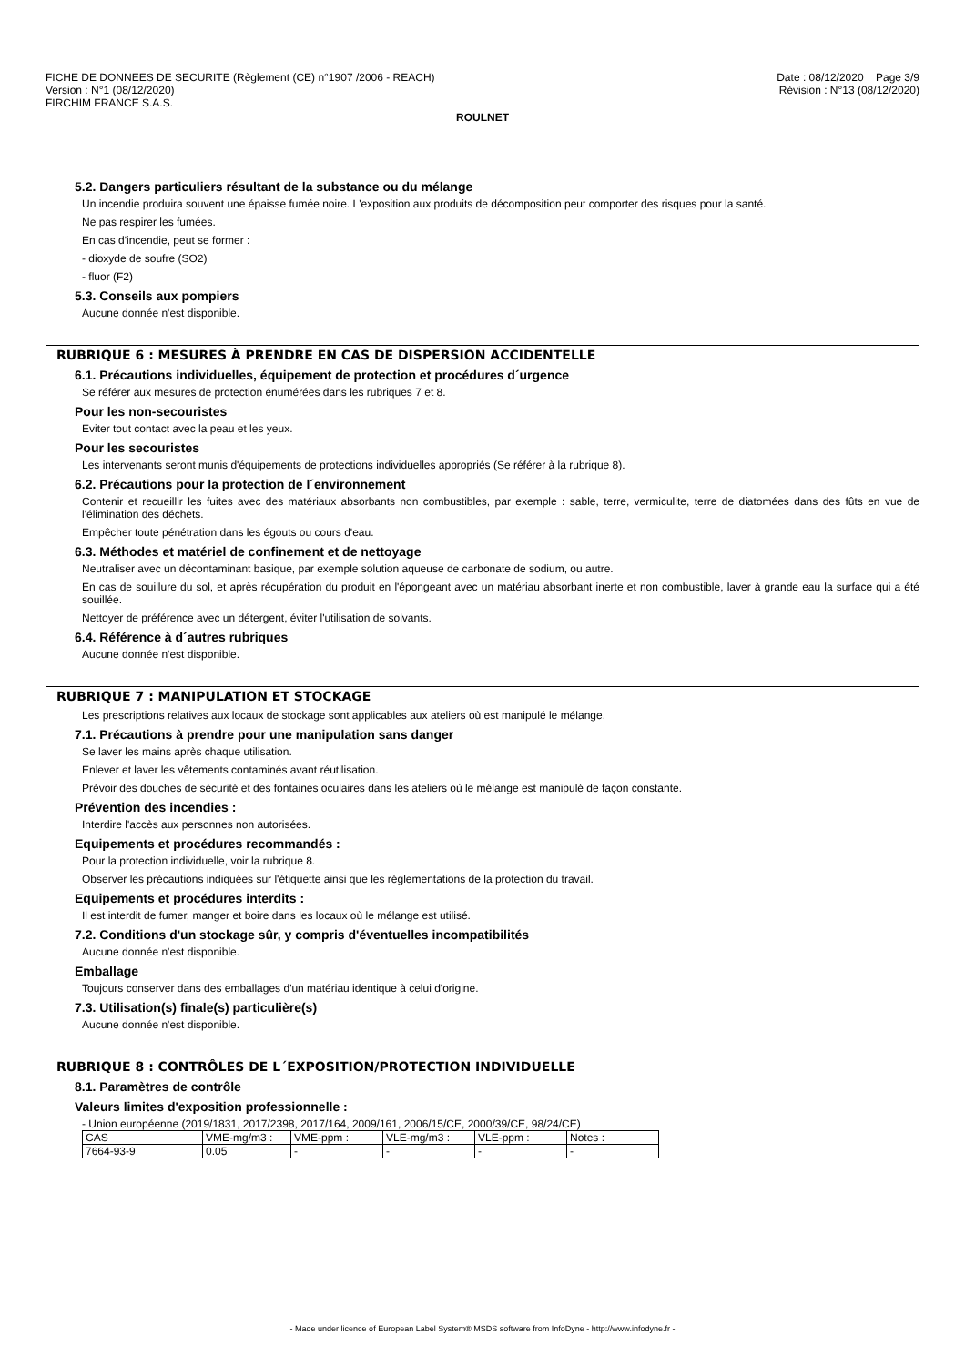FICHE DE DONNEES DE SECURITE (Règlement (CE) n°1907 /2006 - REACH)
Version : N°1 (08/12/2020)
FIRCHIM FRANCE S.A.S.
Date : 08/12/2020 Page 3/9
Révision : N°13 (08/12/2020)
ROULNET
5.2. Dangers particuliers résultant de la substance ou du mélange
Un incendie produira souvent une épaisse fumée noire. L'exposition aux produits de décomposition peut comporter des risques pour la santé.
Ne pas respirer les fumées.
En cas d'incendie, peut se former :
- dioxyde de soufre (SO2)
- fluor (F2)
5.3. Conseils aux pompiers
Aucune donnée n'est disponible.
RUBRIQUE 6 : MESURES À PRENDRE EN CAS DE DISPERSION ACCIDENTELLE
6.1. Précautions individuelles, équipement de protection et procédures d´urgence
Se référer aux mesures de protection énumérées dans les rubriques 7 et 8.
Pour les non-secouristes
Eviter tout contact avec la peau et les yeux.
Pour les secouristes
Les intervenants seront munis d'équipements de protections individuelles appropriés (Se référer à la rubrique 8).
6.2. Précautions pour la protection de l´environnement
Contenir et recueillir les fuites avec des matériaux absorbants non combustibles, par exemple : sable, terre, vermiculite, terre de diatomées dans des fûts en vue de l'élimination des déchets.
Empêcher toute pénétration dans les égouts ou cours d'eau.
6.3. Méthodes et matériel de confinement et de nettoyage
Neutraliser avec un décontaminant basique, par exemple solution aqueuse de carbonate de sodium, ou autre.
En cas de souillure du sol, et après récupération du produit en l'épongeant avec un matériau absorbant inerte et non combustible, laver à grande eau la surface qui a été souillée.
Nettoyer de préférence avec un détergent, éviter l'utilisation de solvants.
6.4. Référence à d´autres rubriques
Aucune donnée n'est disponible.
RUBRIQUE 7 : MANIPULATION ET STOCKAGE
Les prescriptions relatives aux locaux de stockage sont applicables aux ateliers où est manipulé le mélange.
7.1. Précautions à prendre pour une manipulation sans danger
Se laver les mains après chaque utilisation.
Enlever et laver les vêtements contaminés avant réutilisation.
Prévoir des douches de sécurité et des fontaines oculaires dans les ateliers où le mélange est manipulé de façon constante.
Prévention des incendies :
Interdire l'accès aux personnes non autorisées.
Equipements et procédures recommandés :
Pour la protection individuelle, voir la rubrique 8.
Observer les précautions indiquées sur l'étiquette ainsi que les réglementations de la protection du travail.
Equipements et procédures interdits :
Il est interdit de fumer, manger et boire dans les locaux où le mélange est utilisé.
7.2. Conditions d'un stockage sûr, y compris d'éventuelles incompatibilités
Aucune donnée n'est disponible.
Emballage
Toujours conserver dans des emballages d'un matériau identique à celui d'origine.
7.3. Utilisation(s) finale(s) particulière(s)
Aucune donnée n'est disponible.
RUBRIQUE 8 : CONTRÔLES DE L´EXPOSITION/PROTECTION INDIVIDUELLE
8.1. Paramètres de contrôle
Valeurs limites d'exposition professionnelle :
- Union européenne (2019/1831, 2017/2398, 2017/164, 2009/161, 2006/15/CE, 2000/39/CE, 98/24/CE)
| CAS | VME-mg/m3 : | VME-ppm : | VLE-mg/m3 : | VLE-ppm : | Notes : |
| 7664-93-9 | 0.05 | - | - | - | - |
- Made under licence of European Label System® MSDS software from InfoDyne - http://www.infodyne.fr -